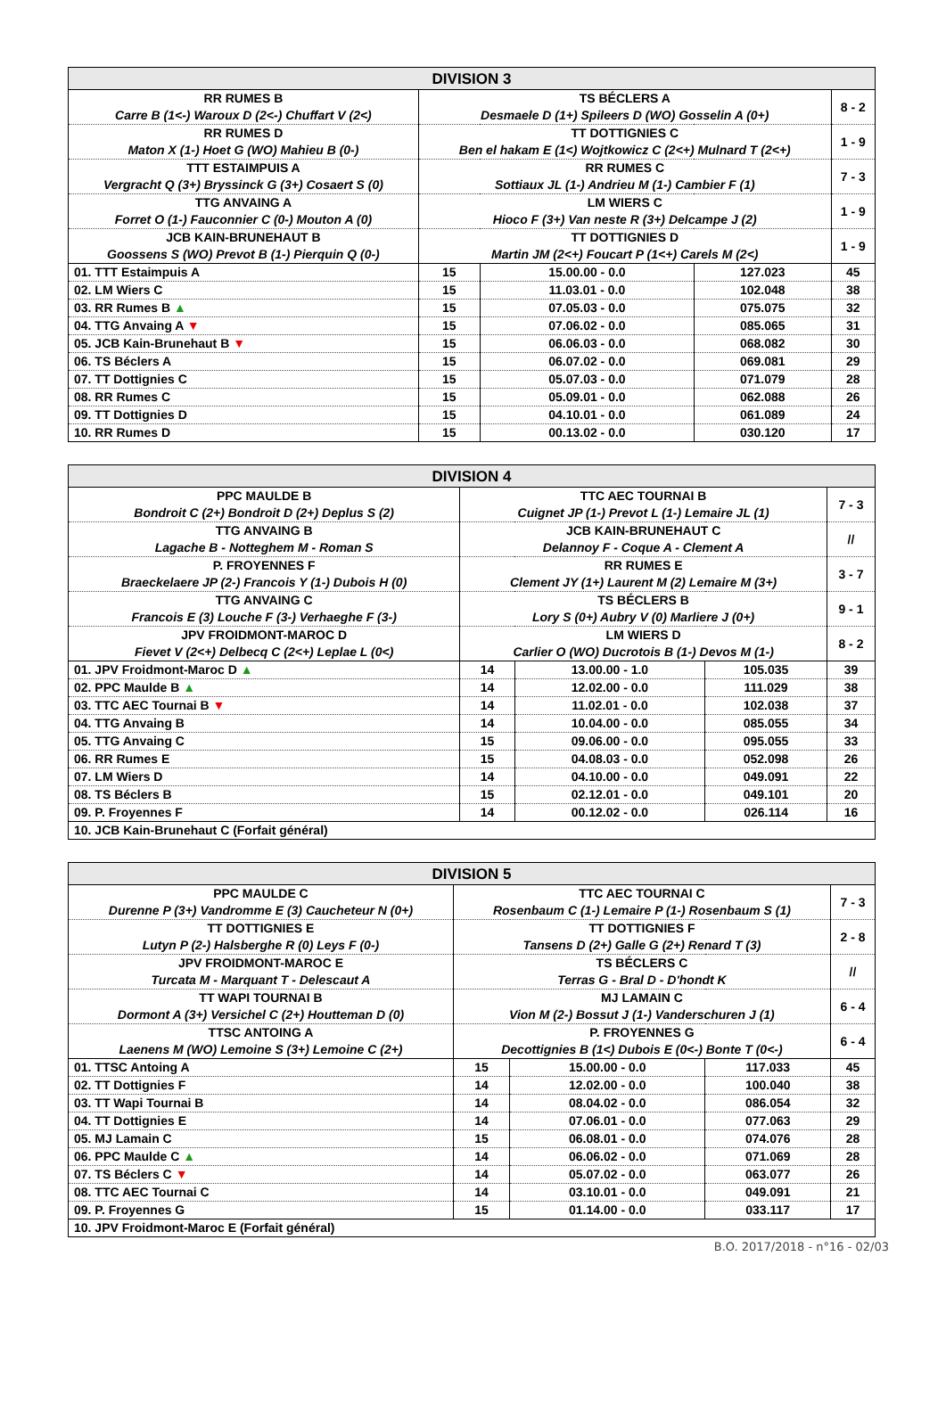| DIVISION 3 | | | | |
| --- | --- | --- | --- | --- |
| RR RUMES B Carre B (1<-) Waroux D (2<-) Chuffart V (2<) | TS BÉCLERS A Desmaele D (1+) Spileers D (WO) Gosselin A (0+) | | | 8 - 2 |
| RR RUMES D Maton X (1-) Hoet G (WO) Mahieu B (0-) | TT DOTTIGNIES C Ben el hakam E (1<) Wojtkowicz C (2<+) Mulnard T (2<+) | | | 1 - 9 |
| TTT ESTAIMPUIS A Vergracht Q (3+) Bryssinck G (3+) Cosaert S (0) | RR RUMES C Sottiaux JL (1-) Andrieu M (1-) Cambier F (1) | | | 7 - 3 |
| TTG ANVAING A Forret O (1-) Fauconnier C (0-) Mouton A (0) | LM WIERS C Hioco F (3+) Van neste R (3+) Delcampe J (2) | | | 1 - 9 |
| JCB KAIN-BRUNEHAUT B Goossens S (WO) Prevot B (1-) Pierquin Q (0-) | TT DOTTIGNIES D Martin JM (2<+) Foucart P (1<+) Carels M (2<) | | | 1 - 9 |
| 01. TTT Estaimpuis A | 15 | 15.00.00 - 0.0 | 127.023 | 45 |
| 02. LM Wiers C | 15 | 11.03.01 - 0.0 | 102.048 | 38 |
| 03. RR Rumes B ▲ | 15 | 07.05.03 - 0.0 | 075.075 | 32 |
| 04. TTG Anvaing A ▼ | 15 | 07.06.02 - 0.0 | 085.065 | 31 |
| 05. JCB Kain-Brunehaut B ▼ | 15 | 06.06.03 - 0.0 | 068.082 | 30 |
| 06. TS Béclers A | 15 | 06.07.02 - 0.0 | 069.081 | 29 |
| 07. TT Dottignies C | 15 | 05.07.03 - 0.0 | 071.079 | 28 |
| 08. RR Rumes C | 15 | 05.09.01 - 0.0 | 062.088 | 26 |
| 09. TT Dottignies D | 15 | 04.10.01 - 0.0 | 061.089 | 24 |
| 10. RR Rumes D | 15 | 00.13.02 - 0.0 | 030.120 | 17 |
| DIVISION 4 | | | | |
| --- | --- | --- | --- | --- |
| PPC MAULDE B Bondroit C (2+) Bondroit D (2+) Deplus S (2) | TTC AEC TOURNAI B Cuignet JP (1-) Prevot L (1-) Lemaire JL (1) | | | 7 - 3 |
| TTG ANVAING B Lagache B - Notteghem M - Roman S | JCB KAIN-BRUNEHAUT C Delannoy F - Coque A - Clement A | | | // |
| P. FROYENNES F Braeckelaere JP (2-) Francois Y (1-) Dubois H (0) | RR RUMES E Clement JY (1+) Laurent M (2) Lemaire M (3+) | | | 3 - 7 |
| TTG ANVAING C Francois E (3) Louche F (3-) Verhaeghe F (3-) | TS BÉCLERS B Lory S (0+) Aubry V (0) Marliere J (0+) | | | 9 - 1 |
| JPV FROIDMONT-MAROC D Fievet V (2<+) Delbecq C (2<+) Leplae L (0<) | LM WIERS D Carlier O (WO) Ducrotois B (1-) Devos M (1-) | | | 8 - 2 |
| 01. JPV Froidmont-Maroc D ▲ | 14 | 13.00.00 - 1.0 | 105.035 | 39 |
| 02. PPC Maulde B ▲ | 14 | 12.02.00 - 0.0 | 111.029 | 38 |
| 03. TTC AEC Tournai B ▼ | 14 | 11.02.01 - 0.0 | 102.038 | 37 |
| 04. TTG Anvaing B | 14 | 10.04.00 - 0.0 | 085.055 | 34 |
| 05. TTG Anvaing C | 15 | 09.06.00 - 0.0 | 095.055 | 33 |
| 06. RR Rumes E | 15 | 04.08.03 - 0.0 | 052.098 | 26 |
| 07. LM Wiers D | 14 | 04.10.00 - 0.0 | 049.091 | 22 |
| 08. TS Béclers B | 15 | 02.12.01 - 0.0 | 049.101 | 20 |
| 09. P. Froyennes F | 14 | 00.12.02 - 0.0 | 026.114 | 16 |
| 10. JCB Kain-Brunehaut C (Forfait général) | | | | |
| DIVISION 5 | | | | |
| --- | --- | --- | --- | --- |
| PPC MAULDE C Durenne P (3+) Vandromme E (3) Caucheteur N (0+) | TTC AEC TOURNAI C Rosenbaum C (1-) Lemaire P (1-) Rosenbaum S (1) | | | 7 - 3 |
| TT DOTTIGNIES E Lutyn P (2-) Halsberghe R (0) Leys F (0-) | TT DOTTIGNIES F Tansens D (2+) Galle G (2+) Renard T (3) | | | 2 - 8 |
| JPV FROIDMONT-MAROC E Turcata M - Marquant T - Delescaut A | TS BÉCLERS C Terras G - Bral D - D'hondt K | | | // |
| TT WAPI TOURNAI B Dormont A (3+) Versichel C (2+) Houtteman D (0) | MJ LAMAIN C Vion M (2-) Bossut J (1-) Vanderschuren J (1) | | | 6 - 4 |
| TTSC ANTOING A Laenens M (WO) Lemoine S (3+) Lemoine C (2+) | P. FROYENNES G Decottignies B (1<) Dubois E (0<-) Bonte T (0<-) | | | 6 - 4 |
| 01. TTSC Antoing A | 15 | 15.00.00 - 0.0 | 117.033 | 45 |
| 02. TT Dottignies F | 14 | 12.02.00 - 0.0 | 100.040 | 38 |
| 03. TT Wapi Tournai B | 14 | 08.04.02 - 0.0 | 086.054 | 32 |
| 04. TT Dottignies E | 14 | 07.06.01 - 0.0 | 077.063 | 29 |
| 05. MJ Lamain C | 15 | 06.08.01 - 0.0 | 074.076 | 28 |
| 06. PPC Maulde C ▲ | 14 | 06.06.02 - 0.0 | 071.069 | 28 |
| 07. TS Béclers C ▼ | 14 | 05.07.02 - 0.0 | 063.077 | 26 |
| 08. TTC AEC Tournai C | 14 | 03.10.01 - 0.0 | 049.091 | 21 |
| 09. P. Froyennes G | 15 | 01.14.00 - 0.0 | 033.117 | 17 |
| 10. JPV Froidmont-Maroc E (Forfait général) | | | | |
B.O. 2017/2018 - n°16 - 02/03